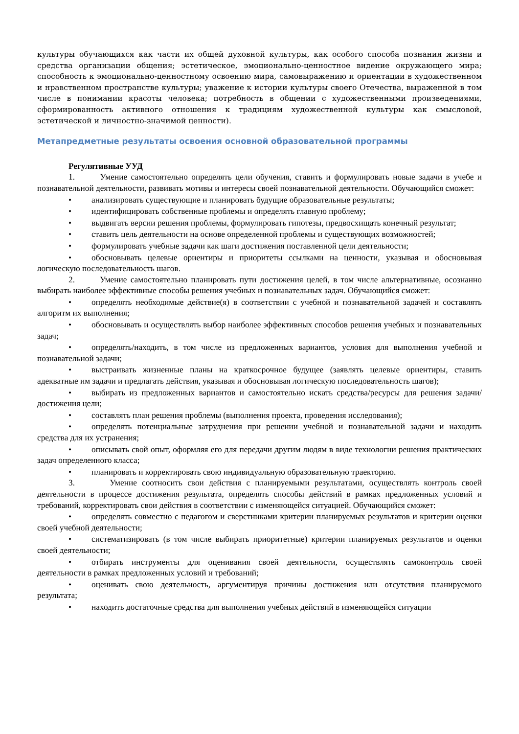культуры обучающихся как части их общей духовной культуры, как особого способа познания жизни и средства организации общения; эстетическое, эмоционально-ценностное видение окружающего мира; способность к эмоционально-ценностному освоению мира, самовыражению и ориентации в художественном и нравственном пространстве культуры; уважение к истории культуры своего Отечества, выраженной в том числе в понимании красоты человека; потребность в общении с художественными произведениями, сформированность активного отношения к традициям художественной культуры как смысловой, эстетической и личностно-значимой ценности).
Метапредметные результаты освоения основной образовательной программы
Регулятивные УУД
1. Умение самостоятельно определять цели обучения, ставить и формулировать новые задачи в учебе и познавательной деятельности, развивать мотивы и интересы своей познавательной деятельности. Обучающийся сможет:
• анализировать существующие и планировать будущие образовательные результаты;
• идентифицировать собственные проблемы и определять главную проблему;
• выдвигать версии решения проблемы, формулировать гипотезы, предвосхищать конечный результат;
• ставить цель деятельности на основе определенной проблемы и существующих возможностей;
• формулировать учебные задачи как шаги достижения поставленной цели деятельности;
• обосновывать целевые ориентиры и приоритеты ссылками на ценности, указывая и обосновывая логическую последовательность шагов.
2. Умение самостоятельно планировать пути достижения целей, в том числе альтернативные, осознанно выбирать наиболее эффективные способы решения учебных и познавательных задач. Обучающийся сможет:
• определять необходимые действие(я) в соответствии с учебной и познавательной задачей и составлять алгоритм их выполнения;
• обосновывать и осуществлять выбор наиболее эффективных способов решения учебных и познавательных задач;
• определять/находить, в том числе из предложенных вариантов, условия для выполнения учебной и познавательной задачи;
• выстраивать жизненные планы на краткосрочное будущее (заявлять целевые ориентиры, ставить адекватные им задачи и предлагать действия, указывая и обосновывая логическую последовательность шагов);
• выбирать из предложенных вариантов и самостоятельно искать средства/ресурсы для решения задачи/достижения цели;
• составлять план решения проблемы (выполнения проекта, проведения исследования);
• определять потенциальные затруднения при решении учебной и познавательной задачи и находить средства для их устранения;
• описывать свой опыт, оформляя его для передачи другим людям в виде технологии решения практических задач определенного класса;
• планировать и корректировать свою индивидуальную образовательную траекторию.
3. Умение соотносить свои действия с планируемыми результатами, осуществлять контроль своей деятельности в процессе достижения результата, определять способы действий в рамках предложенных условий и требований, корректировать свои действия в соответствии с изменяющейся ситуацией. Обучающийся сможет:
• определять совместно с педагогом и сверстниками критерии планируемых результатов и критерии оценки своей учебной деятельности;
• систематизировать (в том числе выбирать приоритетные) критерии планируемых результатов и оценки своей деятельности;
• отбирать инструменты для оценивания своей деятельности, осуществлять самоконтроль своей деятельности в рамках предложенных условий и требований;
• оценивать свою деятельность, аргументируя причины достижения или отсутствия планируемого результата;
• находить достаточные средства для выполнения учебных действий в изменяющейся ситуации